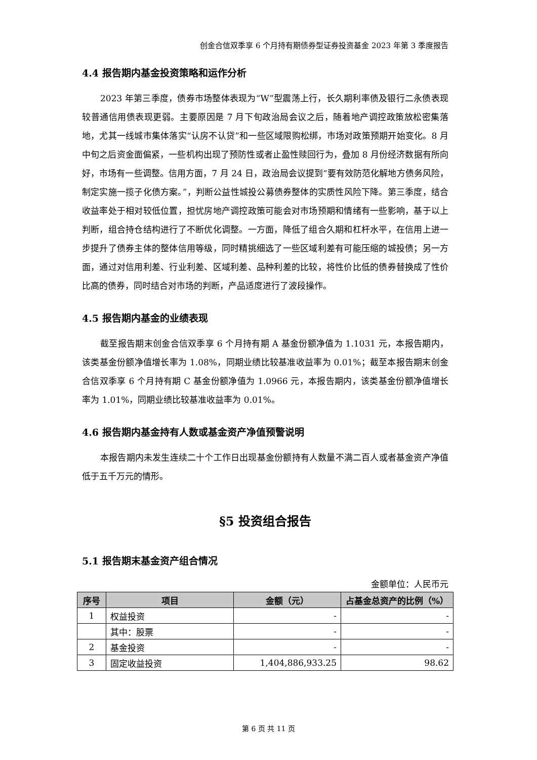创金合信双季享 6 个月持有期债券型证券投资基金 2023 年第 3 季度报告
4.4 报告期内基金投资策略和运作分析
2023 年第三季度，债券市场整体表现为“W”型震荡上行，长久期利率债及银行二永债表现较普通信用债表现更弱。主要原因是 7 月下旬政治局会议之后，随着地产调控政策放松密集落地，尤其一线城市集体落实“认房不认贷”和一些区域限购松绑，市场对政策预期开始变化。8 月中旬之后资金面偏紧，一些机构出现了预防性或者止盈性赎回行为，叠加 8 月份经济数据有所向好，市场有一些调整。信用方面，7 月 24 日，政治局会议提到“要有效防范化解地方债务风险，制定实施一揽子化债方案。”，判断公益性城投公募债券整体的实质性风险下降。第三季度，结合收益率处于相对较低位置，担忧房地产调控政策可能会对市场预期和情绪有一些影响，基于以上判断，组合持仓结构进行了不断优化调整。一方面，降低了组合久期和杠杆水平，在信用上进一步提升了债券主体的整体信用等级，同时精挑细选了一些区域利差有可能压缩的城投债；另一方面，通过对信用利差、行业利差、区域利差、品种利差的比较，将性价比低的债券替换成了性价比高的债券，同时结合对市场的判断，产品适度进行了波段操作。
4.5 报告期内基金的业绩表现
截至报告期末创金合信双季享 6 个月持有期 A 基金份额净值为 1.1031 元，本报告期内，该类基金份额净值增长率为 1.08%，同期业绩比较基准收益率为 0.01%；截至本报告期末创金合信双季享 6 个月持有期 C 基金份额净值为 1.0966 元，本报告期内，该类基金份额净值增长率为 1.01%，同期业绩比较基准收益率为 0.01%。
4.6 报告期内基金持有人数或基金资产净值预警说明
本报告期内未发生连续二十个工作日出现基金份额持有人数量不满二百人或者基金资产净值低于五千万元的情形。
§5 投资组合报告
5.1 报告期末基金资产组合情况
金额单位：人民币元
| 序号 | 项目 | 金额（元） | 占基金总资产的比例（%） |
| --- | --- | --- | --- |
| 1 | 权益投资 | - | - |
| | 其中：股票 | - | - |
| 2 | 基金投资 | - | - |
| 3 | 固定收益投资 | 1,404,886,933.25 | 98.62 |
第 6 页 共 11 页